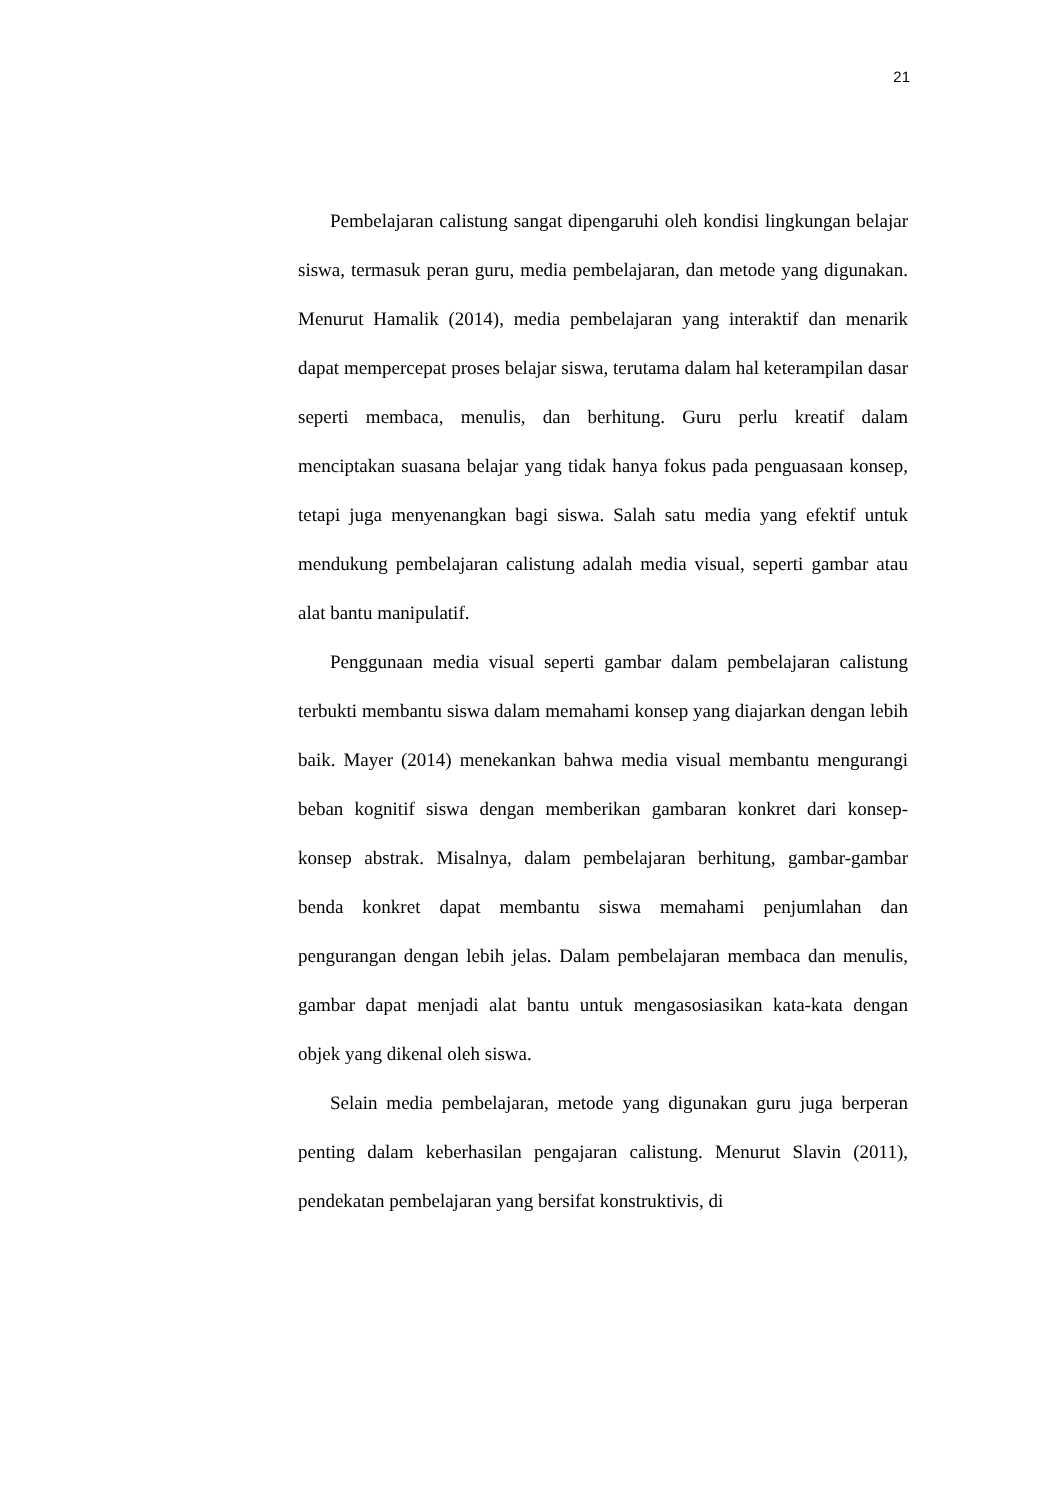21
Pembelajaran calistung sangat dipengaruhi oleh kondisi lingkungan belajar siswa, termasuk peran guru, media pembelajaran, dan metode yang digunakan. Menurut Hamalik (2014), media pembelajaran yang interaktif dan menarik dapat mempercepat proses belajar siswa, terutama dalam hal keterampilan dasar seperti membaca, menulis, dan berhitung. Guru perlu kreatif dalam menciptakan suasana belajar yang tidak hanya fokus pada penguasaan konsep, tetapi juga menyenangkan bagi siswa. Salah satu media yang efektif untuk mendukung pembelajaran calistung adalah media visual, seperti gambar atau alat bantu manipulatif.
Penggunaan media visual seperti gambar dalam pembelajaran calistung terbukti membantu siswa dalam memahami konsep yang diajarkan dengan lebih baik. Mayer (2014) menekankan bahwa media visual membantu mengurangi beban kognitif siswa dengan memberikan gambaran konkret dari konsep-konsep abstrak. Misalnya, dalam pembelajaran berhitung, gambar-gambar benda konkret dapat membantu siswa memahami penjumlahan dan pengurangan dengan lebih jelas. Dalam pembelajaran membaca dan menulis, gambar dapat menjadi alat bantu untuk mengasosiasikan kata-kata dengan objek yang dikenal oleh siswa.
Selain media pembelajaran, metode yang digunakan guru juga berperan penting dalam keberhasilan pengajaran calistung. Menurut Slavin (2011), pendekatan pembelajaran yang bersifat konstruktivis, di